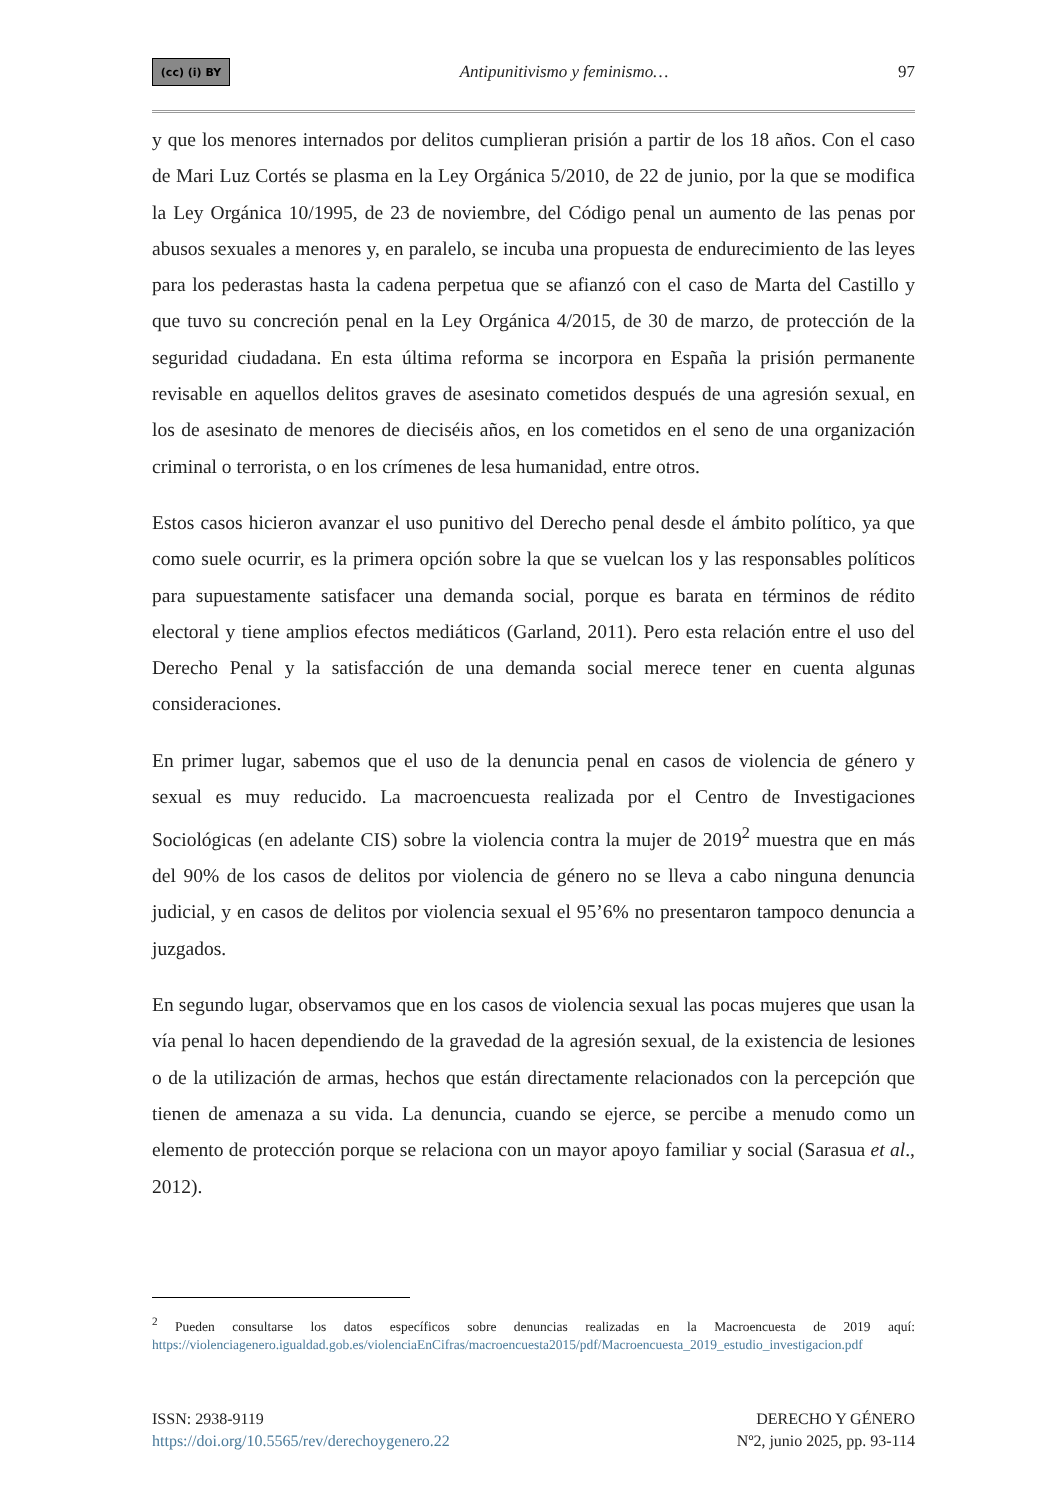(cc) (i) BY
Antipunitivismo y feminismo… 97
y que los menores internados por delitos cumplieran prisión a partir de los 18 años. Con el caso de Mari Luz Cortés se plasma en la Ley Orgánica 5/2010, de 22 de junio, por la que se modifica la Ley Orgánica 10/1995, de 23 de noviembre, del Código penal un aumento de las penas por abusos sexuales a menores y, en paralelo, se incuba una propuesta de endurecimiento de las leyes para los pederastas hasta la cadena perpetua que se afianzó con el caso de Marta del Castillo y que tuvo su concreción penal en la Ley Orgánica 4/2015, de 30 de marzo, de protección de la seguridad ciudadana. En esta última reforma se incorpora en España la prisión permanente revisable en aquellos delitos graves de asesinato cometidos después de una agresión sexual, en los de asesinato de menores de dieciséis años, en los cometidos en el seno de una organización criminal o terrorista, o en los crímenes de lesa humanidad, entre otros.
Estos casos hicieron avanzar el uso punitivo del Derecho penal desde el ámbito político, ya que como suele ocurrir, es la primera opción sobre la que se vuelcan los y las responsables políticos para supuestamente satisfacer una demanda social, porque es barata en términos de rédito electoral y tiene amplios efectos mediáticos (Garland, 2011). Pero esta relación entre el uso del Derecho Penal y la satisfacción de una demanda social merece tener en cuenta algunas consideraciones.
En primer lugar, sabemos que el uso de la denuncia penal en casos de violencia de género y sexual es muy reducido. La macroencuesta realizada por el Centro de Investigaciones Sociológicas (en adelante CIS) sobre la violencia contra la mujer de 2019<sup>2</sup> muestra que en más del 90% de los casos de delitos por violencia de género no se lleva a cabo ninguna denuncia judicial, y en casos de delitos por violencia sexual el 95’6% no presentaron tampoco denuncia a juzgados.
En segundo lugar, observamos que en los casos de violencia sexual las pocas mujeres que usan la vía penal lo hacen dependiendo de la gravedad de la agresión sexual, de la existencia de lesiones o de la utilización de armas, hechos que están directamente relacionados con la percepción que tienen de amenaza a su vida. La denuncia, cuando se ejerce, se percibe a menudo como un elemento de protección porque se relaciona con un mayor apoyo familiar y social (Sarasua et al., 2012).
<sup>2</sup> Pueden consultarse los datos específicos sobre denuncias realizadas en la Macroencuesta de 2019 aquí: https://violenciagenero.igualdad.gob.es/violenciaEnCifras/macroencuesta2015/pdf/Macroencuesta_2019_estudio_investigacion.pdf
ISSN: 2938-9119
https://doi.org/10.5565/rev/derechoygenero.22
DERECHO Y GÉNERO
Nº2, junio 2025, pp. 93-114